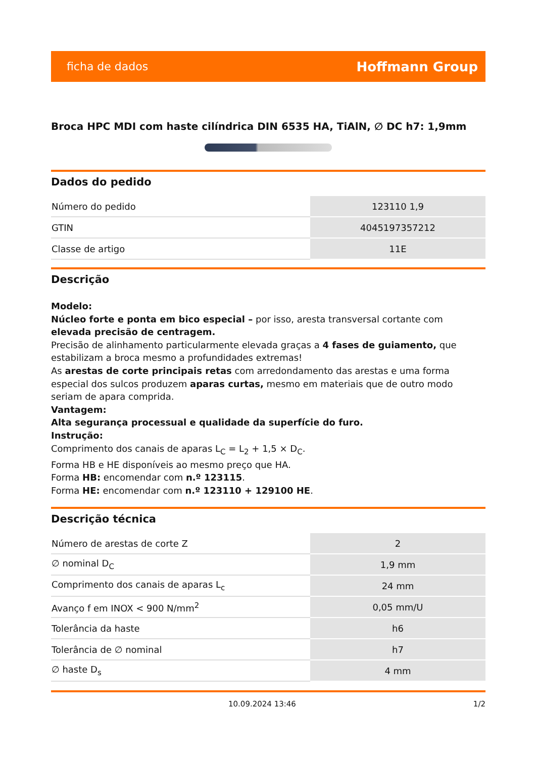ficha de dados Hoffmann Group
Broca HPC MDI com haste cilíndrica DIN 6535 HA, TiAlN, ∅ DC h7: 1,9mm
Dados do pedido
| Número do pedido | 123110 1,9 |
| GTIN | 4045197357212 |
| Classe de artigo | 11E |
Descrição
Modelo:
Núcleo forte e ponta em bico especial – por isso, aresta transversal cortante com elevada precisão de centragem.
Precisão de alinhamento particularmente elevada graças a 4 fases de guiamento, que estabilizam a broca mesmo a profundidades extremas!
As arestas de corte principais retas com arredondamento das arestas e uma forma especial dos sulcos produzem aparas curtas, mesmo em materiais que de outro modo seriam de apara comprida.
Vantagem:
Alta segurança processual e qualidade da superfície do furo.
Instrução:
Comprimento dos canais de aparas L<sub>C</sub> = L<sub>2</sub> + 1,5 × D<sub>C</sub>.
Forma HB e HE disponíveis ao mesmo preço que HA.
Forma HB: encomendar com n.º 123115.
Forma HE: encomendar com n.º 123110 + 129100 HE.
Descrição técnica
| Número de arestas de corte Z | 2 |
| ∅ nominal D<sub>C</sub> | 1,9 mm |
| Comprimento dos canais de aparas L<sub>c</sub> | 24 mm |
| Avanço f em INOX < 900 N/mm<sup>2</sup> | 0,05 mm/U |
| Tolerância da haste | h6 |
| Tolerância de ∅ nominal | h7 |
| ∅ haste D<sub>s</sub> | 4 mm |
10.09.2024 13:46 1/2